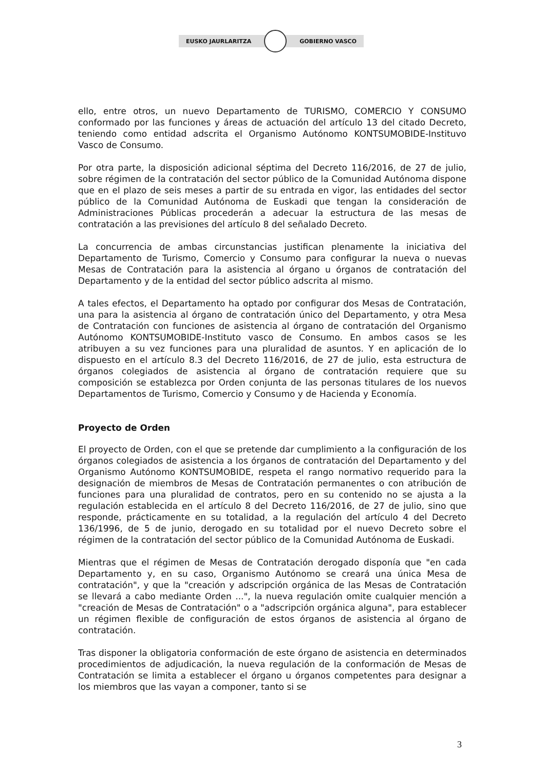EUSKO JAURLARITZA GOBIERNO VASCO
ello, entre otros, un nuevo Departamento de TURISMO, COMERCIO Y CONSUMO conformado por las funciones y áreas de actuación del artículo 13 del citado Decreto, teniendo como entidad adscrita el Organismo Autónomo KONTSUMOBIDE-Instituvo Vasco de Consumo.
Por otra parte, la disposición adicional séptima del Decreto 116/2016, de 27 de julio, sobre régimen de la contratación del sector público de la Comunidad Autónoma dispone que en el plazo de seis meses a partir de su entrada en vigor, las entidades del sector público de la Comunidad Autónoma de Euskadi que tengan la consideración de Administraciones Públicas procederán a adecuar la estructura de las mesas de contratación a las previsiones del artículo 8 del señalado Decreto.
La concurrencia de ambas circunstancias justifican plenamente la iniciativa del Departamento de Turismo, Comercio y Consumo para configurar la nueva o nuevas Mesas de Contratación para la asistencia al órgano u órganos de contratación del Departamento y de la entidad del sector público adscrita al mismo.
A tales efectos, el Departamento ha optado por configurar dos Mesas de Contratación, una para la asistencia al órgano de contratación único del Departamento, y otra Mesa de Contratación con funciones de asistencia al órgano de contratación del Organismo Autónomo KONTSUMOBIDE-Instituto vasco de Consumo. En ambos casos se les atribuyen a su vez funciones para una pluralidad de asuntos. Y en aplicación de lo dispuesto en el artículo 8.3 del Decreto 116/2016, de 27 de julio, esta estructura de órganos colegiados de asistencia al órgano de contratación requiere que su composición se establezca por Orden conjunta de las personas titulares de los nuevos Departamentos de Turismo, Comercio y Consumo y de Hacienda y Economía.
Proyecto de Orden
El proyecto de Orden, con el que se pretende dar cumplimiento a la configuración de los órganos colegiados de asistencia a los órganos de contratación del Departamento y del Organismo Autónomo KONTSUMOBIDE, respeta el rango normativo requerido para la designación de miembros de Mesas de Contratación permanentes o con atribución de funciones para una pluralidad de contratos, pero en su contenido no se ajusta a la regulación establecida en el artículo 8 del Decreto 116/2016, de 27 de julio, sino que responde, prácticamente en su totalidad, a la regulación del artículo 4 del Decreto 136/1996, de 5 de junio, derogado en su totalidad por el nuevo Decreto sobre el régimen de la contratación del sector público de la Comunidad Autónoma de Euskadi.
Mientras que el régimen de Mesas de Contratación derogado disponía que "en cada Departamento y, en su caso, Organismo Autónomo se creará una única Mesa de contratación", y que la "creación y adscripción orgánica de las Mesas de Contratación se llevará a cabo mediante Orden ...", la nueva regulación omite cualquier mención a "creación de Mesas de Contratación" o a "adscripción orgánica alguna", para establecer un régimen flexible de configuración de estos órganos de asistencia al órgano de contratación.
Tras disponer la obligatoria conformación de este órgano de asistencia en determinados procedimientos de adjudicación, la nueva regulación de la conformación de Mesas de Contratación se limita a establecer el órgano u órganos competentes para designar a los miembros que las vayan a componer, tanto si se
3